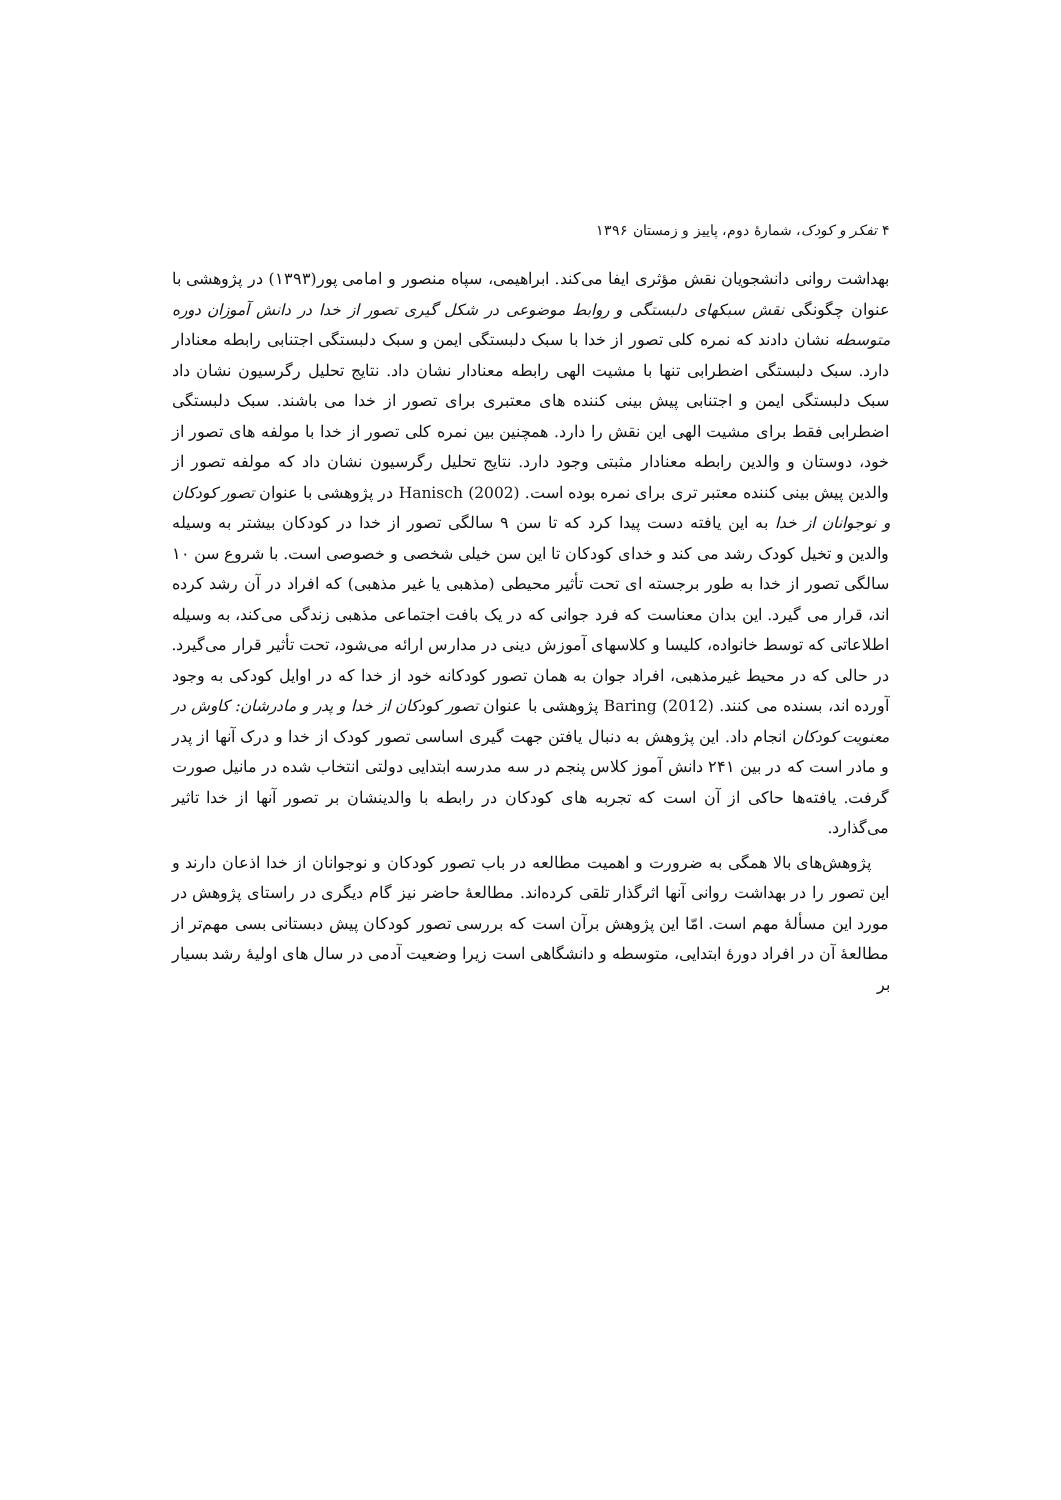۴ تفکر و کودک، شمارهٔ دوم، پاییز و زمستان ۱۳۹۶
بهداشت روانی دانشجویان نقش مؤثری ایفا می‌کند. ابراهیمی، سپاه منصور و امامی پور(۱۳۹۳) در پژوهشی با عنوان چگونگی نقش سبکهای دلبستگی و روابط موضوعی در شکل گیری تصور از خدا در دانش آموزان دوره متوسطه نشان دادند که نمره کلی تصور از خدا با سبک دلبستگی ایمن و سبک دلبستگی اجتنابی رابطه معنادار دارد. سبک دلبستگی اضطرابی تنها با مشیت الهی رابطه معنادار نشان داد. نتایج تحلیل رگرسیون نشان داد سبک دلبستگی ایمن و اجتنابی پیش بینی کننده های معتبری برای تصور از خدا می باشند. سبک دلبستگی اضطرابی فقط برای مشیت الهی این نقش را دارد. همچنین بین نمره کلی تصور از خدا با مولفه های تصور از خود، دوستان و والدین رابطه معنادار مثبتی وجود دارد. نتایج تحلیل رگرسیون نشان داد که مولفه تصور از والدین پیش بینی کننده معتبر تری برای نمره بوده است. Hanisch (2002) در پژوهشی با عنوان تصور کودکان و نوجوانان از خدا به این یافته دست پیدا کرد که تا سن ۹ سالگی تصور از خدا در کودکان بیشتر به وسیله والدین و تخیل کودک رشد می کند و خدای کودکان تا این سن خیلی شخصی و خصوصی است. با شروع سن ۱۰ سالگی تصور از خدا به طور برجسته ای تحت تأثیر محیطی (مذهبی یا غیر مذهبی) که افراد در آن رشد کرده اند، قرار می گیرد. این بدان معناست که فرد جوانی که در یک بافت اجتماعی مذهبی زندگی می‌کند، به وسیله اطلاعاتی که توسط خانواده، کلیسا و کلاسهای آموزش دینی در مدارس ارائه می‌شود، تحت تأثیر قرار می‌گیرد. در حالی که در محیط غیرمذهبی، افراد جوان به همان تصور کودکانه خود از خدا که در اوایل کودکی به وجود آورده اند، بسنده می کنند. Baring (2012) پژوهشی با عنوان تصور کودکان از خدا و پدر و مادرشان: کاوش در معنویت کودکان انجام داد. این پژوهش به دنبال یافتن جهت گیری اساسی تصور کودک از خدا و درک آنها از پدر و مادر است که در بین ۲۴۱ دانش آموز کلاس پنجم در سه مدرسه ابتدایی دولتی انتخاب شده در مانیل صورت گرفت. یافته‌ها حاکی از آن است که تجربه های کودکان در رابطه با والدینشان بر تصور آنها از خدا تاثیر می‌گذارد.
پژوهش‌های بالا همگی به ضرورت و اهمیت مطالعه در باب تصور کودکان و نوجوانان از خدا اذعان دارند و این تصور را در بهداشت روانی آنها اثرگذار تلقی کرده‌اند. مطالعهٔ حاضر نیز گام دیگری در راستای پژوهش در مورد این مسألهٔ مهم است. امّا این پژوهش برآن است که بررسی تصور کودکان پیش دبستانی بسی مهم‌تر از مطالعهٔ آن در افراد دورهٔ ابتدایی، متوسطه و دانشگاهی است زیرا وضعیت آدمی در سال های اولیهٔ رشد بسیار بر